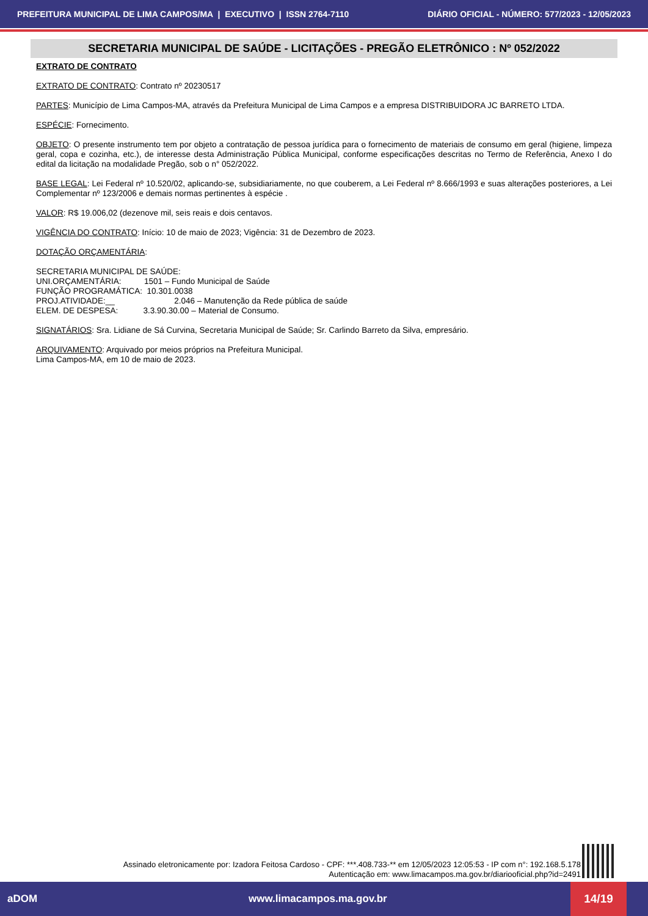PREFEITURA MUNICIPAL DE LIMA CAMPOS/MA | EXECUTIVO | ISSN 2764-7110 DIÁRIO OFICIAL - NÚMERO: 577/2023 - 12/05/2023
SECRETARIA MUNICIPAL DE SAÚDE - LICITAÇÕES - PREGÃO ELETRÔNICO : Nº 052/2022
EXTRATO DE CONTRATO
EXTRATO DE CONTRATO: Contrato nº 20230517
PARTES: Município de Lima Campos-MA, através da Prefeitura Municipal de Lima Campos e a empresa DISTRIBUIDORA JC BARRETO LTDA.
ESPÉCIE: Fornecimento.
OBJETO: O presente instrumento tem por objeto a contratação de pessoa jurídica para o fornecimento de materiais de consumo em geral (higiene, limpeza geral, copa e cozinha, etc.), de interesse desta Administração Pública Municipal, conforme especificações descritas no Termo de Referência, Anexo I do edital da licitação na modalidade Pregão, sob o n° 052/2022.
BASE LEGAL: Lei Federal nº 10.520/02, aplicando-se, subsidiariamente, no que couberem, a Lei Federal nº 8.666/1993 e suas alterações posteriores, a Lei Complementar nº 123/2006 e demais normas pertinentes à espécie .
VALOR: R$ 19.006,02 (dezenove mil, seis reais e dois centavos.
VIGÊNCIA DO CONTRATO: Início: 10 de maio de 2023; Vigência: 31 de Dezembro de 2023.
DOTAÇÃO ORÇAMENTÁRIA:
SECRETARIA MUNICIPAL DE SAÚDE:
UNI.ORÇAMENTÁRIA: 1501 – Fundo Municipal de Saúde
FUNÇÃO PROGRAMÁTICA: 10.301.0038
PROJ.ATIVIDADE:__ 2.046 – Manutenção da Rede pública de saúde
ELEM. DE DESPESA: 3.3.90.30.00 – Material de Consumo.
SIGNATÁRIOS: Sra. Lidiane de Sá Curvina, Secretaria Municipal de Saúde; Sr. Carlindo Barreto da Silva, empresário.
ARQUIVAMENTO: Arquivado por meios próprios na Prefeitura Municipal.
Lima Campos-MA, em 10 de maio de 2023.
Assinado eletronicamente por: Izadora Feitosa Cardoso - CPF: ***.408.733-** em 12/05/2023 12:05:53 - IP com n°: 192.168.5.178
Autenticação em: www.limacampos.ma.gov.br/diariooficial.php?id=2491
aDOM www.limacampos.ma.gov.br 14/19